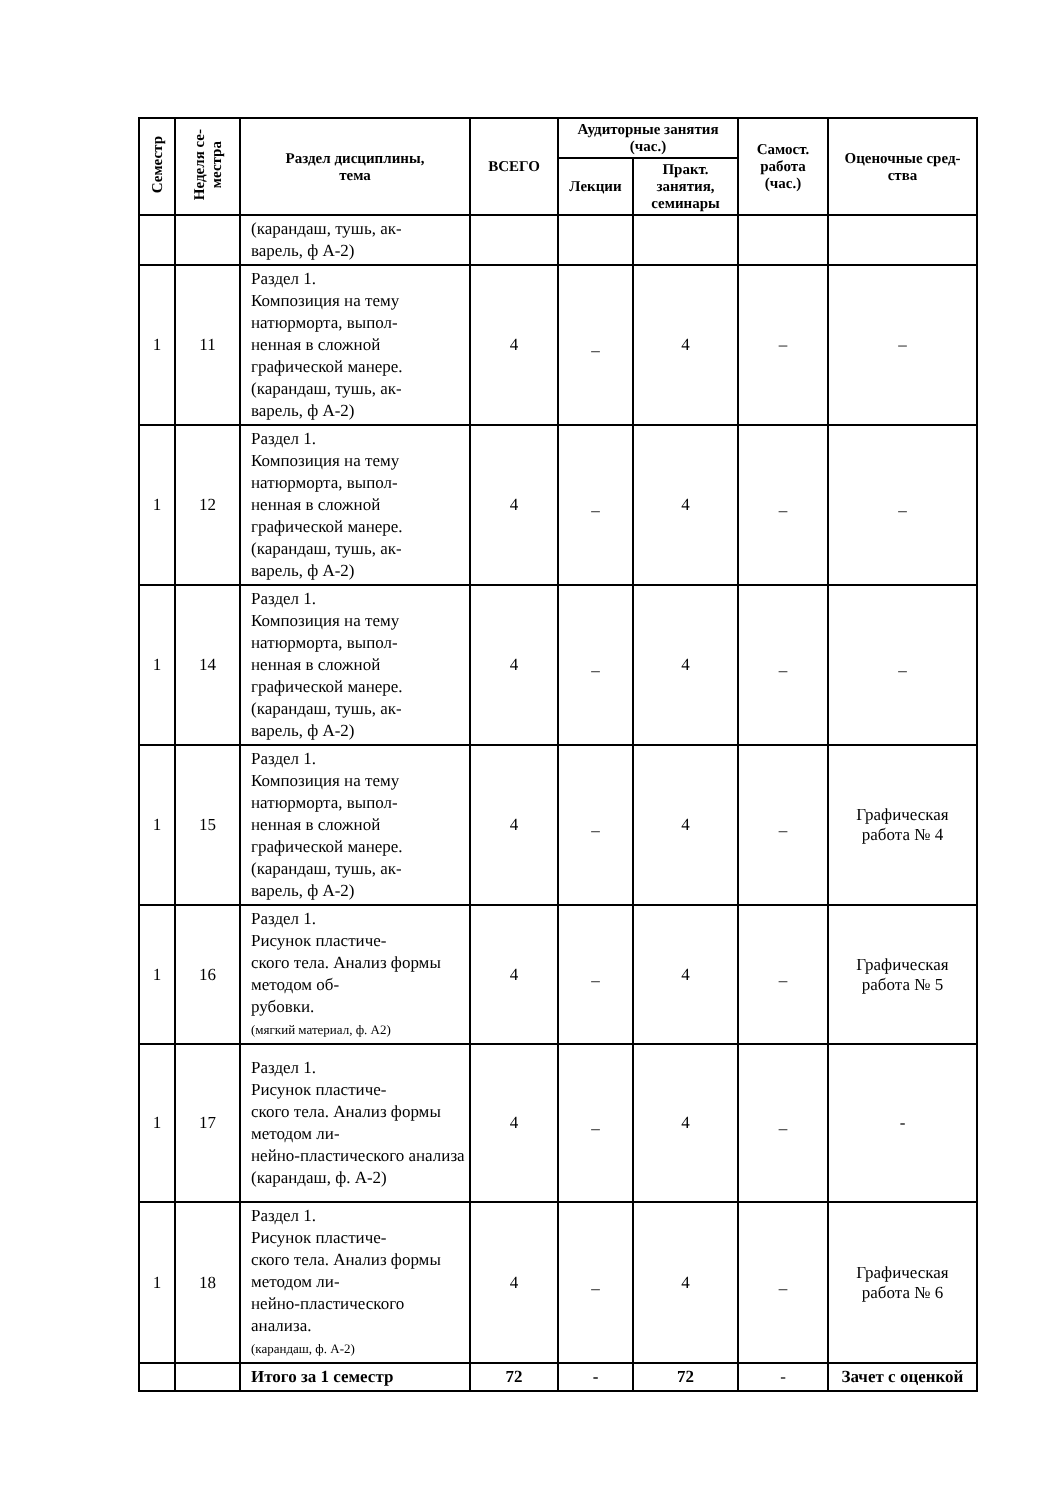| Семестр | Неделя се- местра | Раздел дисциплины, тема | ВСЕГО | Аудиторные занятия (час.) | | Самост. работа (час.) | Оценочные сред- ства |
| --- | --- | --- | --- | --- | --- | --- | --- |
| | | | | Лекции | Практ. занятия, семинары | | |
| | | (карандаш, тушь, ак- варель, ф А-2) | | | | | |
| 1 | 11 | Раздел 1. Композиция на тему натюрморта, выпол- ненная в сложной графической манере. (карандаш, тушь, ак- варель, ф А-2) | 4 | _ | 4 | – | – |
| 1 | 12 | Раздел 1. Композиция на тему натюрморта, выпол- ненная в сложной графической манере. (карандаш, тушь, ак- варель, ф А-2) | 4 | _ | 4 | _ | _ |
| 1 | 14 | Раздел 1. Композиция на тему натюрморта, выпол- ненная в сложной графической манере. (карандаш, тушь, ак- варель, ф А-2) | 4 | _ | 4 | _ | _ |
| 1 | 15 | Раздел 1. Композиция на тему натюрморта, выпол- ненная в сложной графической манере. (карандаш, тушь, ак- варель, ф А-2) | 4 | _ | 4 | _ | Графическая работа № 4 |
| 1 | 16 | Раздел 1. Рисунок пластиче- ского тела. Анализ формы методом об- рубовки. (мягкий материал, ф. А2) | 4 | _ | 4 | _ | Графическая работа № 5 |
| 1 | 17 | Раздел 1. Рисунок пластиче- ского тела. Анализ формы методом ли- нейно-пластического анализа (карандаш, ф. А-2) | 4 | _ | 4 | _ | - |
| 1 | 18 | Раздел 1. Рисунок пластиче- ского тела. Анализ формы методом ли- нейно-пластического анализа. (карандаш, ф. А-2) | 4 | _ | 4 | _ | Графическая работа № 6 |
| | | Итого за 1 семестр | 72 | - | 72 | - | Зачет с оценкой |